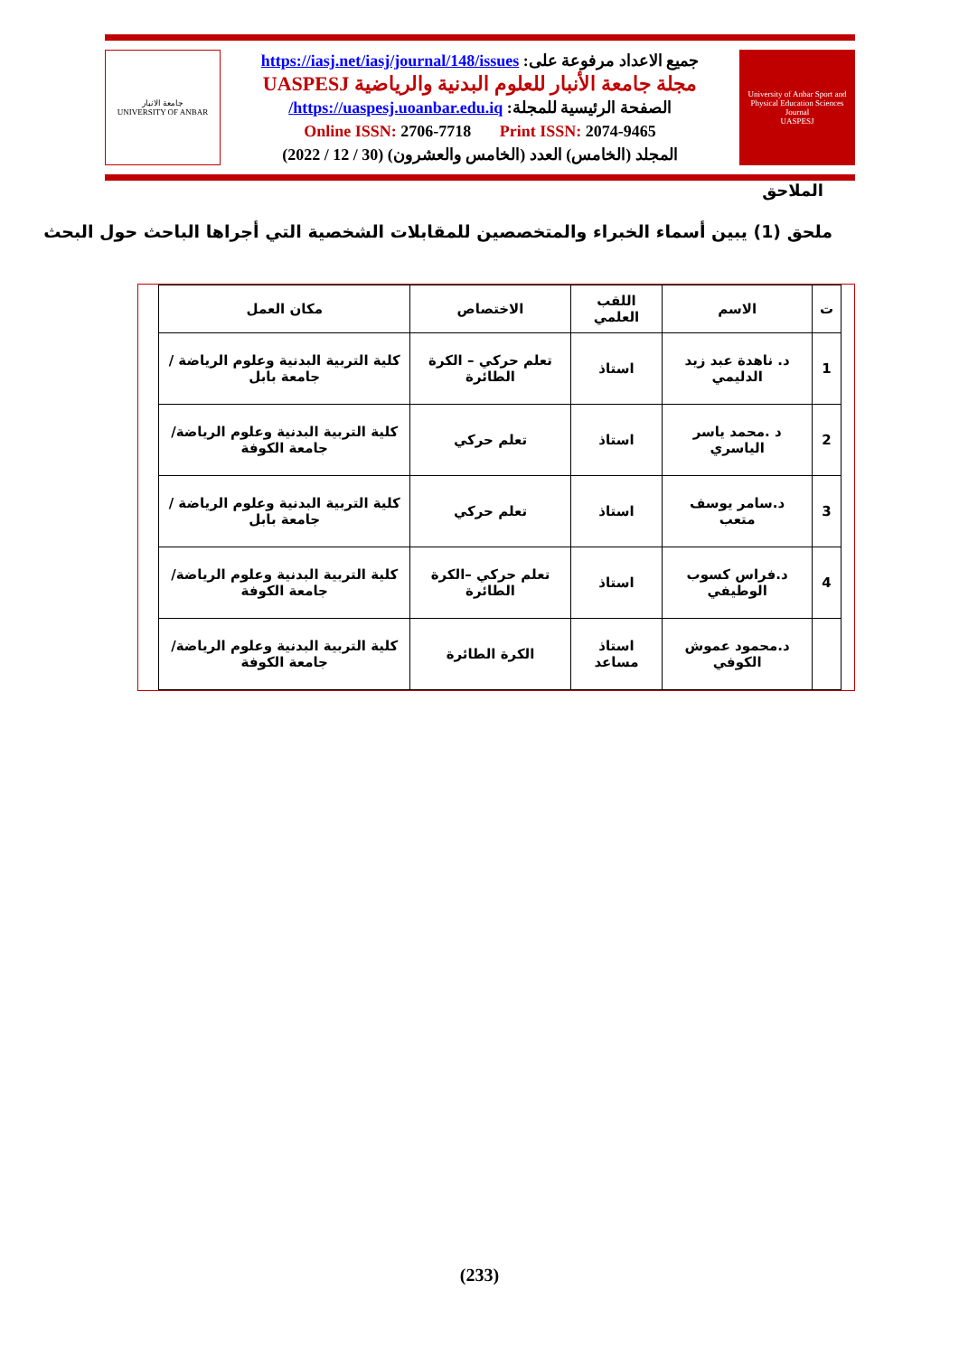جامعة الانبار
UNIVERSITY OF ANBAR
جميع الاعداد مرفوعة على: https://iasj.net/iasj/journal/148/issues
مجلة جامعة الأنبار للعلوم البدنية والرياضية UASPESJ
الصفحة الرئيسية للمجلة: https://uaspesj.uoanbar.edu.iq/
Online ISSN: 2706-7718 Print ISSN: 2074-9465
المجلد (الخامس) العدد (الخامس والعشرون) (30 / 12 / 2022)
University of Anbar Sport and Physical Education Sciences Journal
UASPESJ
الملاحق
ملحق (1) يبين أسماء الخبراء والمتخصصين للمقابلات الشخصية التي أجراها الباحث حول البحث
| ت | الاسم | اللقب العلمي | الاختصاص | مكان العمل |
| --- | --- | --- | --- | --- |
| 1 | د. ناهدة عبد زيد الدليمي | استاذ | تعلم حركي – الكرة الطائرة | كلية التربية البدنية وعلوم الرياضة / جامعة بابل |
| 2 | د .محمد ياسر الياسري | استاذ | تعلم حركي | كلية التربية البدنية وعلوم الرياضة/جامعة الكوفة |
| 3 | د.سامر يوسف متعب | استاذ | تعلم حركي | كلية التربية البدنية وعلوم الرياضة / جامعة بابل |
| 4 | د.فراس كسوب الوطيفي | استاذ | تعلم حركي –الكرة الطائرة | كلية التربية البدنية وعلوم الرياضة/جامعة الكوفة |
| | د.محمود عموش الكوفي | استاذ مساعد | الكرة الطائرة | كلية التربية البدنية وعلوم الرياضة/جامعة الكوفة |
(233)